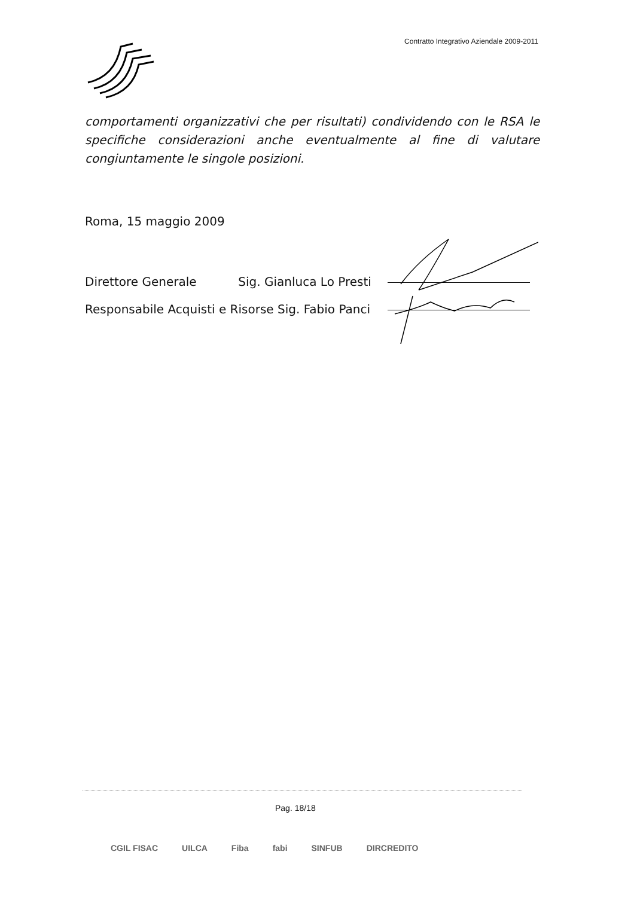Contratto Integrativo Aziendale 2009-2011
comportamenti organizzativi che per risultati) condividendo con le RSA le specifiche considerazioni anche eventualmente al fine di valutare congiuntamente le singole posizioni.
Roma, 15 maggio 2009
Direttore Generale Sig. Gianluca Lo Presti
Responsabile Acquisti e Risorse Sig. Fabio Panci
Pag. 18/18
CGIL FISAC UILCA Fiba fabi SINFUB DIRCREDITO